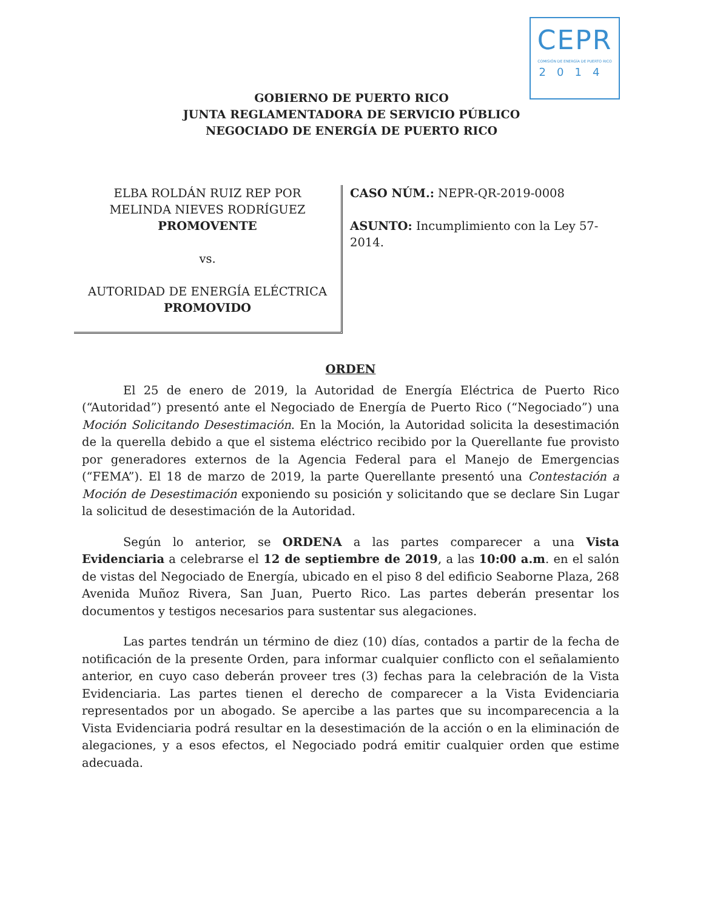CEPR
COMISIÓN DE ENERGÍA DE PUERTO RICO
2014
GOBIERNO DE PUERTO RICO
JUNTA REGLAMENTADORA DE SERVICIO PÚBLICO
NEGOCIADO DE ENERGÍA DE PUERTO RICO
ELBA ROLDÁN RUIZ REP POR
MELINDA NIEVES RODRÍGUEZ
PROMOVENTE
vs.
AUTORIDAD DE ENERGÍA ELÉCTRICA
PROMOVIDO
CASO NÚM.: NEPR-QR-2019-0008
ASUNTO: Incumplimiento con la Ley 57-2014.
ORDEN
El 25 de enero de 2019, la Autoridad de Energía Eléctrica de Puerto Rico (“Autoridad”) presentó ante el Negociado de Energía de Puerto Rico (“Negociado”) una Moción Solicitando Desestimación. En la Moción, la Autoridad solicita la desestimación de la querella debido a que el sistema eléctrico recibido por la Querellante fue provisto por generadores externos de la Agencia Federal para el Manejo de Emergencias (“FEMA”). El 18 de marzo de 2019, la parte Querellante presentó una Contestación a Moción de Desestimación exponiendo su posición y solicitando que se declare Sin Lugar la solicitud de desestimación de la Autoridad.
Según lo anterior, se ORDENA a las partes comparecer a una Vista Evidenciaria a celebrarse el 12 de septiembre de 2019, a las 10:00 a.m. en el salón de vistas del Negociado de Energía, ubicado en el piso 8 del edificio Seaborne Plaza, 268 Avenida Muñoz Rivera, San Juan, Puerto Rico. Las partes deberán presentar los documentos y testigos necesarios para sustentar sus alegaciones.
Las partes tendrán un término de diez (10) días, contados a partir de la fecha de notificación de la presente Orden, para informar cualquier conflicto con el señalamiento anterior, en cuyo caso deberán proveer tres (3) fechas para la celebración de la Vista Evidenciaria. Las partes tienen el derecho de comparecer a la Vista Evidenciaria representados por un abogado. Se apercibe a las partes que su incomparecencia a la Vista Evidenciaria podrá resultar en la desestimación de la acción o en la eliminación de alegaciones, y a esos efectos, el Negociado podrá emitir cualquier orden que estime adecuada.